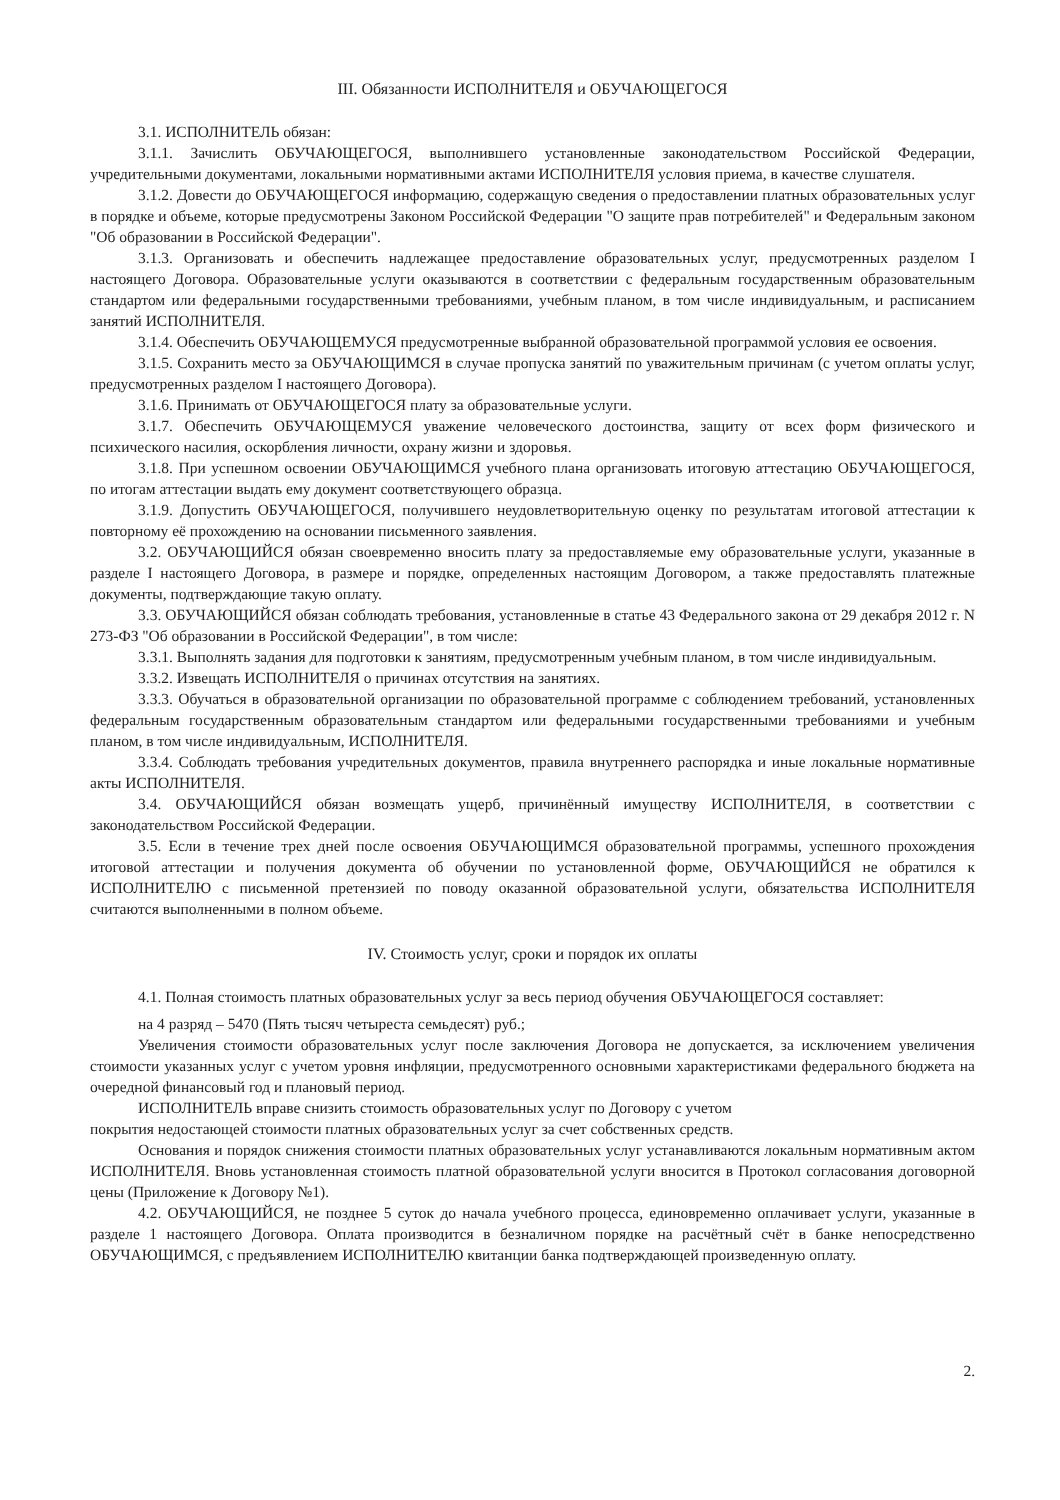III. Обязанности ИСПОЛНИТЕЛЯ и ОБУЧАЮЩЕГОСЯ
3.1. ИСПОЛНИТЕЛЬ обязан:
3.1.1. Зачислить ОБУЧАЮЩЕГОСЯ, выполнившего установленные законодательством Российской Федерации, учредительными документами, локальными нормативными актами ИСПОЛНИТЕЛЯ условия приема, в качестве слушателя.
3.1.2. Довести до ОБУЧАЮЩЕГОСЯ информацию, содержащую сведения о предоставлении платных образовательных услуг в порядке и объеме, которые предусмотрены Законом Российской Федерации "О защите прав потребителей" и Федеральным законом "Об образовании в Российской Федерации".
3.1.3. Организовать и обеспечить надлежащее предоставление образовательных услуг, предусмотренных разделом I настоящего Договора. Образовательные услуги оказываются в соответствии с федеральным государственным образовательным стандартом или федеральными государственными требованиями, учебным планом, в том числе индивидуальным, и расписанием занятий ИСПОЛНИТЕЛЯ.
3.1.4. Обеспечить ОБУЧАЮЩЕМУСЯ предусмотренные выбранной образовательной программой условия ее освоения.
3.1.5. Сохранить место за ОБУЧАЮЩИМСЯ в случае пропуска занятий по уважительным причинам (с учетом оплаты услуг, предусмотренных разделом I настоящего Договора).
3.1.6. Принимать от ОБУЧАЮЩЕГОСЯ плату за образовательные услуги.
3.1.7. Обеспечить ОБУЧАЮЩЕМУСЯ уважение человеческого достоинства, защиту от всех форм физического и психического насилия, оскорбления личности, охрану жизни и здоровья.
3.1.8. При успешном освоении ОБУЧАЮЩИМСЯ учебного плана организовать итоговую аттестацию ОБУЧАЮЩЕГОСЯ, по итогам аттестации выдать ему документ соответствующего образца.
3.1.9. Допустить ОБУЧАЮЩЕГОСЯ, получившего неудовлетворительную оценку по результатам итоговой аттестации к повторному её прохождению на основании письменного заявления.
3.2. ОБУЧАЮЩИЙСЯ обязан своевременно вносить плату за предоставляемые ему образовательные услуги, указанные в разделе I настоящего Договора, в размере и порядке, определенных настоящим Договором, а также предоставлять платежные документы, подтверждающие такую оплату.
3.3. ОБУЧАЮЩИЙСЯ обязан соблюдать требования, установленные в статье 43 Федерального закона от 29 декабря 2012 г. N 273-ФЗ "Об образовании в Российской Федерации", в том числе:
3.3.1. Выполнять задания для подготовки к занятиям, предусмотренным учебным планом, в том числе индивидуальным.
3.3.2. Извещать ИСПОЛНИТЕЛЯ о причинах отсутствия на занятиях.
3.3.3. Обучаться в образовательной организации по образовательной программе с соблюдением требований, установленных федеральным государственным образовательным стандартом или федеральными государственными требованиями и учебным планом, в том числе индивидуальным, ИСПОЛНИТЕЛЯ.
3.3.4. Соблюдать требования учредительных документов, правила внутреннего распорядка и иные локальные нормативные акты ИСПОЛНИТЕЛЯ.
3.4. ОБУЧАЮЩИЙСЯ обязан возмещать ущерб, причинённый имуществу ИСПОЛНИТЕЛЯ, в соответствии с законодательством Российской Федерации.
3.5. Если в течение трех дней после освоения ОБУЧАЮЩИМСЯ образовательной программы, успешного прохождения итоговой аттестации и получения документа об обучении по установленной форме, ОБУЧАЮЩИЙСЯ не обратился к ИСПОЛНИТЕЛЮ с письменной претензией по поводу оказанной образовательной услуги, обязательства ИСПОЛНИТЕЛЯ считаются выполненными в полном объеме.
IV. Стоимость услуг, сроки и порядок их оплаты
4.1. Полная стоимость платных образовательных услуг за весь период обучения ОБУЧАЮЩЕГОСЯ составляет:
на 4 разряд – 5470 (Пять тысяч четыреста семьдесят) руб.;
Увеличения стоимости образовательных услуг после заключения Договора не допускается, за исключением увеличения стоимости указанных услуг с учетом уровня инфляции, предусмотренного основными характеристиками федерального бюджета на очередной финансовый год и плановый период.
ИСПОЛНИТЕЛЬ вправе снизить стоимость образовательных услуг по Договору с учетом
покрытия недостающей стоимости платных образовательных услуг за счет собственных средств.
Основания и порядок снижения стоимости платных образовательных услуг устанавливаются локальным нормативным актом ИСПОЛНИТЕЛЯ. Вновь установленная стоимость платной образовательной услуги вносится в Протокол согласования договорной цены (Приложение к Договору №1).
4.2. ОБУЧАЮЩИЙСЯ, не позднее 5 суток до начала учебного процесса, единовременно оплачивает услуги, указанные в разделе 1 настоящего Договора. Оплата производится в безналичном порядке на расчётный счёт в банке непосредственно ОБУЧАЮЩИМСЯ, с предъявлением ИСПОЛНИТЕЛЮ квитанции банка подтверждающей произведенную оплату.
2.